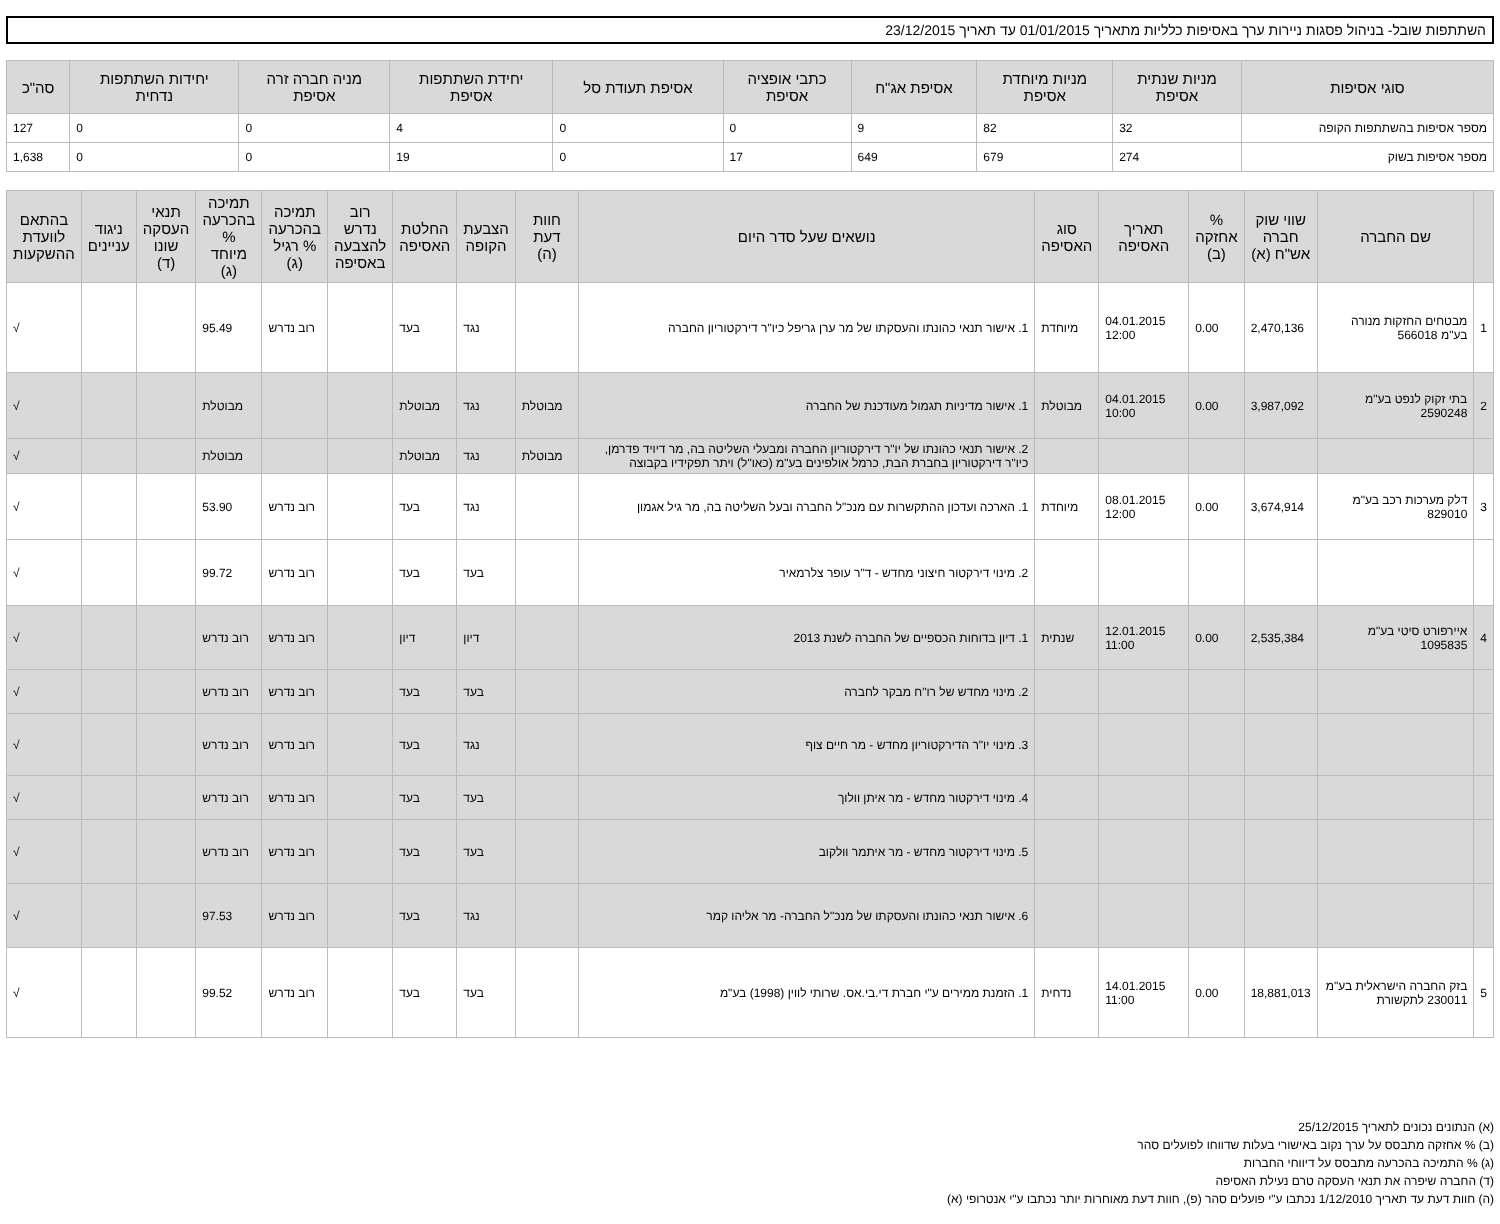השתתפות שובל- בניהול פסגות ניירות ערך באסיפות כלליות מתאריך 01/01/2015 עד תאריך 23/12/2015
| סוגי אסיפות | מניות שנתית אסיפת | מניות מיוחדת אסיפת | אסיפת אג"ח | כתבי אופציה אסיפת | אסיפת תעודת סל | יחידת השתתפות אסיפת | מניה חברה זרה אסיפת | יחידות השתתפות נדחית | סה"כ |
| --- | --- | --- | --- | --- | --- | --- | --- | --- | --- |
| מספר אסיפות בהשתתפות הקופה | 32 | 82 | 9 | 0 | 0 | 4 | 0 | 0 | 127 |
| מספר אסיפות בשוק | 274 | 679 | 649 | 17 | 0 | 19 | 0 | 0 | 1,638 |
| | שם החברה | שווי שוק חברה אש"ח (א) | % אחזקה (ב) | תאריך האסיפה | סוג האסיפה | נושאים שעל סדר היום | חוות דעת (ה) | הצבעת הקופה | החלטת האסיפה | רוב נדרש להצבעה באסיפה | תמיכה בהכרעה % רגיל (ג) | תמיכה בהכרעה % מיוחד (ג) | תנאי העסקה שונו (ד) | ניגוד עניינים | בהתאם לוועדת ההשקעות |
| --- | --- | --- | --- | --- | --- | --- | --- | --- | --- | --- | --- | --- | --- | --- | --- |
| 1 | מבטחים החזקות מנורה בע"מ 566018 | 2,470,136 | 0.00 | 04.01.2015 12:00 | מיוחדת | 1. אישור תנאי כהונתו והעסקתו של מר ערן גריפל כיו"ר דירקטוריון החברה | | נגד | בעד | | רוב נדרש | 95.49 | | | √ |
| 2 | בתי זקוק לנפט בע"מ 2590248 | 3,987,092 | 0.00 | 04.01.2015 10:00 | מבוטלת | 1. אישור מדיניות תגמול מעודכנת של החברה | מבוטלת | נגד | מבוטלת | | | מבוטלת | | | √ |
| | | | | | | 2. אישור תנאי כהונתו של יו"ר דירקטוריון החברה ומבעלי השליטה בה, מר דיויד פדרמן, כיו"ר דירקטוריון בחברת הבת, כרמל אולפינים בע"מ (כאו"ל) ויתר תפקידיו בקבוצה | מבוטלת | נגד | מבוטלת | | | מבוטלת | | | √ |
| 3 | דלק מערכות רכב בע"מ 829010 | 3,674,914 | 0.00 | 08.01.2015 12:00 | מיוחדת | 1. הארכה ועדכון ההתקשרות עם מנכ"ל החברה ובעל השליטה בה, מר גיל אגמון | | נגד | בעד | | רוב נדרש | 53.90 | | | √ |
| | | | | | | 2. מינוי דירקטור חיצוני מחדש - ד"ר עופר צלרמאיר | | בעד | בעד | | רוב נדרש | 99.72 | | | √ |
| 4 | איירפורט סיטי בע"מ 1095835 | 2,535,384 | 0.00 | 12.01.2015 11:00 | שנתית | 1. דיון בדוחות הכספיים של החברה לשנת 2013 | | דיון | דיון | | רוב נדרש | רוב נדרש | | | √ |
| | | | | | | 2. מינוי מחדש של רו"ח מבקר לחברה | | בעד | בעד | | רוב נדרש | רוב נדרש | | | √ |
| | | | | | | 3. מינוי יו"ר הדירקטוריון מחדש - מר חיים צוף | | נגד | בעד | | רוב נדרש | רוב נדרש | | | √ |
| | | | | | | 4. מינוי דירקטור מחדש - מר איתן וולוך | | בעד | בעד | | רוב נדרש | רוב נדרש | | | √ |
| | | | | | | 5. מינוי דירקטור מחדש - מר איתמר וולקוב | | בעד | בעד | | רוב נדרש | רוב נדרש | | | √ |
| | | | | | | 6. אישור תנאי כהונתו והעסקתו של מנכ"ל החברה- מר אליהו קמר | | נגד | בעד | | רוב נדרש | 97.53 | | | √ |
| 5 | בזק החברה הישראלית בע"מ 230011 לתקשורת | 18,881,013 | 0.00 | 14.01.2015 11:00 | נדחית | 1. הזמנת ממירים ע"י חברת די.בי.אס. שרותי לווין (1998) בע"מ | | בעד | בעד | | רוב נדרש | 99.52 | | | √ |
(א) הנתונים נכונים לתאריך 25/12/2015
(ב) % אחזקה מתבסס על ערך נקוב באישורי בעלות שדווחו לפועלים סהר
(ג) % התמיכה בהכרעה מתבסס על דיווחי החברות
(ד) החברה שיפרה את תנאי העסקה טרם נעילת האסיפה
(ה) חוות דעת עד תאריך 1/12/2010 נכתבו ע"י פועלים סהר (פ), חוות דעת מאוחרות יותר נכתבו ע"י אנטרופי (א)